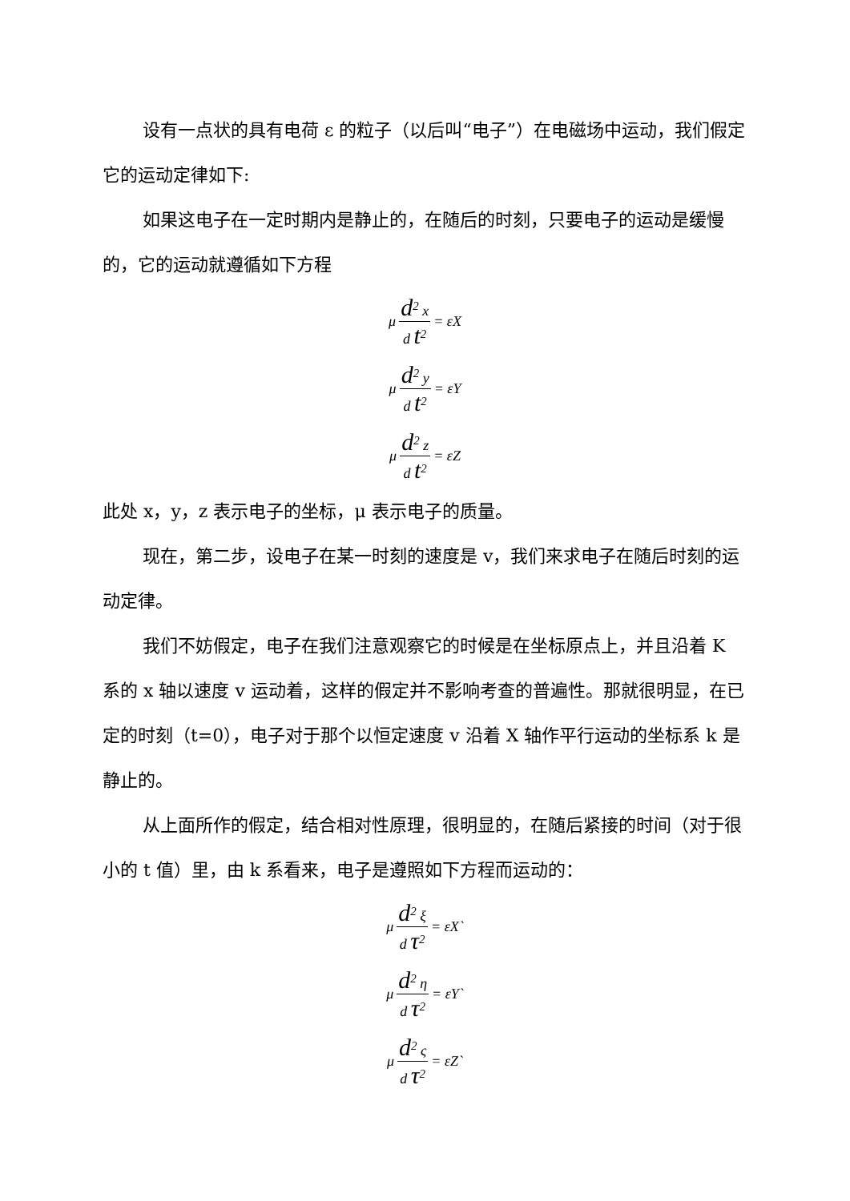设有一点状的具有电荷 ε 的粒子（以后叫“电子”）在电磁场中运动，我们假定它的运动定律如下:
如果这电子在一定时期内是静止的，在随后的时刻，只要电子的运动是缓慢的，它的运动就遵循如下方程
μ d<sup>2</sup> x d t<sup>2</sup> = εX
μ d<sup>2</sup> y d t<sup>2</sup> = εY
μ d<sup>2</sup> z d t<sup>2</sup> = εZ
此处 x，y，z 表示电子的坐标，μ 表示电子的质量。
现在，第二步，设电子在某一时刻的速度是 v，我们来求电子在随后时刻的运动定律。
我们不妨假定，电子在我们注意观察它的时候是在坐标原点上，并且沿着 K 系的 x 轴以速度 v 运动着，这样的假定并不影响考查的普遍性。那就很明显，在已定的时刻（t=0），电子对于那个以恒定速度 v 沿着 X 轴作平行运动的坐标系 k 是静止的。
从上面所作的假定，结合相对性原理，很明显的，在随后紧接的时间（对于很小的 t 值）里，由 k 系看来，电子是遵照如下方程而运动的：
μ d<sup>2</sup> ξ d τ<sup>2</sup> = εX`
μ d<sup>2</sup> η d τ<sup>2</sup> = εY`
μ d<sup>2</sup> ς d τ<sup>2</sup> = εZ`